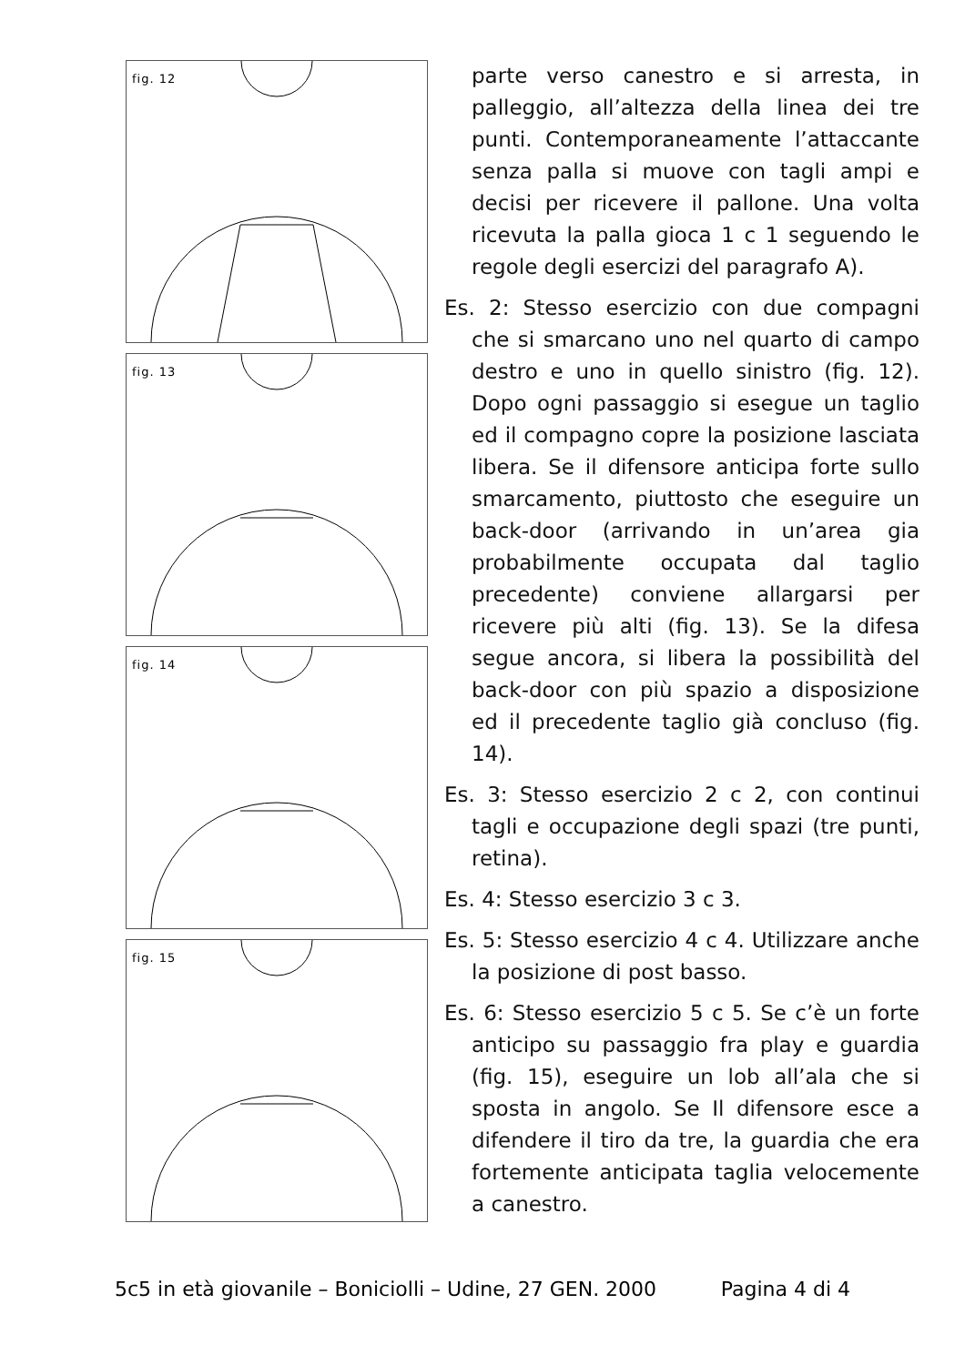fig. 12
fig. 13
fig. 14
fig. 15
parte verso canestro e si arresta, in palleggio, all’altezza della linea dei tre punti. Contemporaneamente l’attaccante senza palla si muove con tagli ampi e decisi per ricevere il pallone. Una volta ricevuta la palla gioca 1 c 1 seguendo le regole degli esercizi del paragrafo A).
Es. 2: Stesso esercizio con due compagni che si smarcano uno nel quarto di campo destro e uno in quello sinistro (fig. 12). Dopo ogni passaggio si esegue un taglio ed il compagno copre la posizione lasciata libera. Se il difensore anticipa forte sullo smarcamento, piuttosto che eseguire un back-door (arrivando in un’area gia probabilmente occupata dal taglio precedente) conviene allargarsi per ricevere più alti (fig. 13). Se la difesa segue ancora, si libera la possibilità del back-door con più spazio a disposizione ed il precedente taglio già concluso (fig. 14).
Es. 3: Stesso esercizio 2 c 2, con continui tagli e occupazione degli spazi (tre punti, retina).
Es. 4: Stesso esercizio 3 c 3.
Es. 5: Stesso esercizio 4 c 4. Utilizzare anche la posizione di post basso.
Es. 6: Stesso esercizio 5 c 5. Se c’è un forte anticipo su passaggio fra play e guardia (fig. 15), eseguire un lob all’ala che si sposta in angolo. Se Il difensore esce a difendere il tiro da tre, la guardia che era fortemente anticipata taglia velocemente a canestro.
5c5 in età giovanile – Boniciolli – Udine, 27 GEN. 2000 Pagina 4 di 4